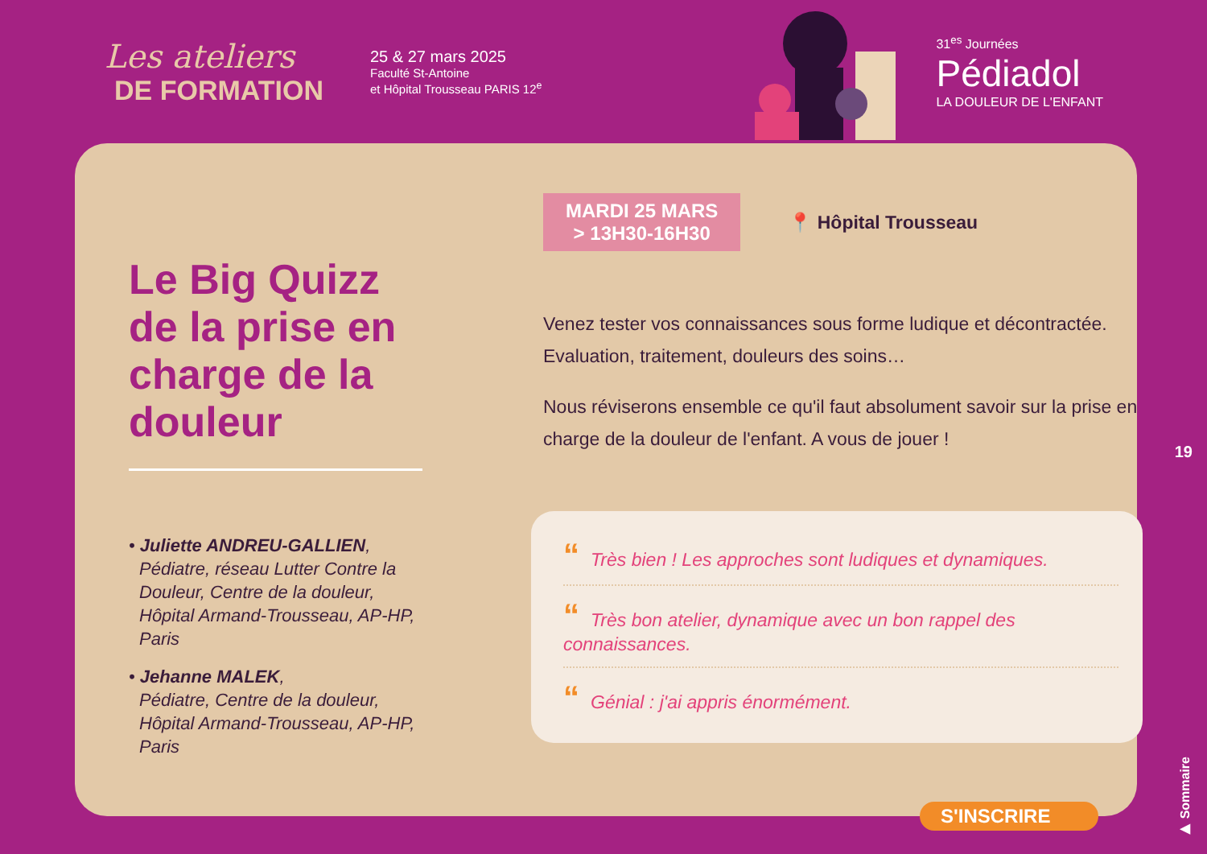Les ateliers
DE FORMATION
25 & 27 mars 2025
Faculté St-Antoine
et Hôpital Trousseau PARIS 12<sup>e</sup>
31<sup>es</sup> Journées
Pédiadol
LA DOULEUR DE L'ENFANT
Le Big Quizz de la prise en charge de la douleur
• Juliette ANDREU-GALLIEN,
Pédiatre, réseau Lutter Contre la Douleur, Centre de la douleur, Hôpital Armand-Trousseau, AP-HP, Paris
• Jehanne MALEK,
Pédiatre, Centre de la douleur, Hôpital Armand-Trousseau, AP-HP, Paris
MARDI 25 MARS
> 13H30-16H30
📍 Hôpital Trousseau
Venez tester vos connaissances sous forme ludique et décontractée. Evaluation, traitement, douleurs des soins…
Nous réviserons ensemble ce qu'il faut absolument savoir sur la prise en charge de la douleur de l'enfant. A vous de jouer !
“Très bien ! Les approches sont ludiques et dynamiques.
“Très bon atelier, dynamique avec un bon rappel des connaissances.
“Génial : j'ai appris énormément.
19
▶ Sommaire
S'INSCRIRE